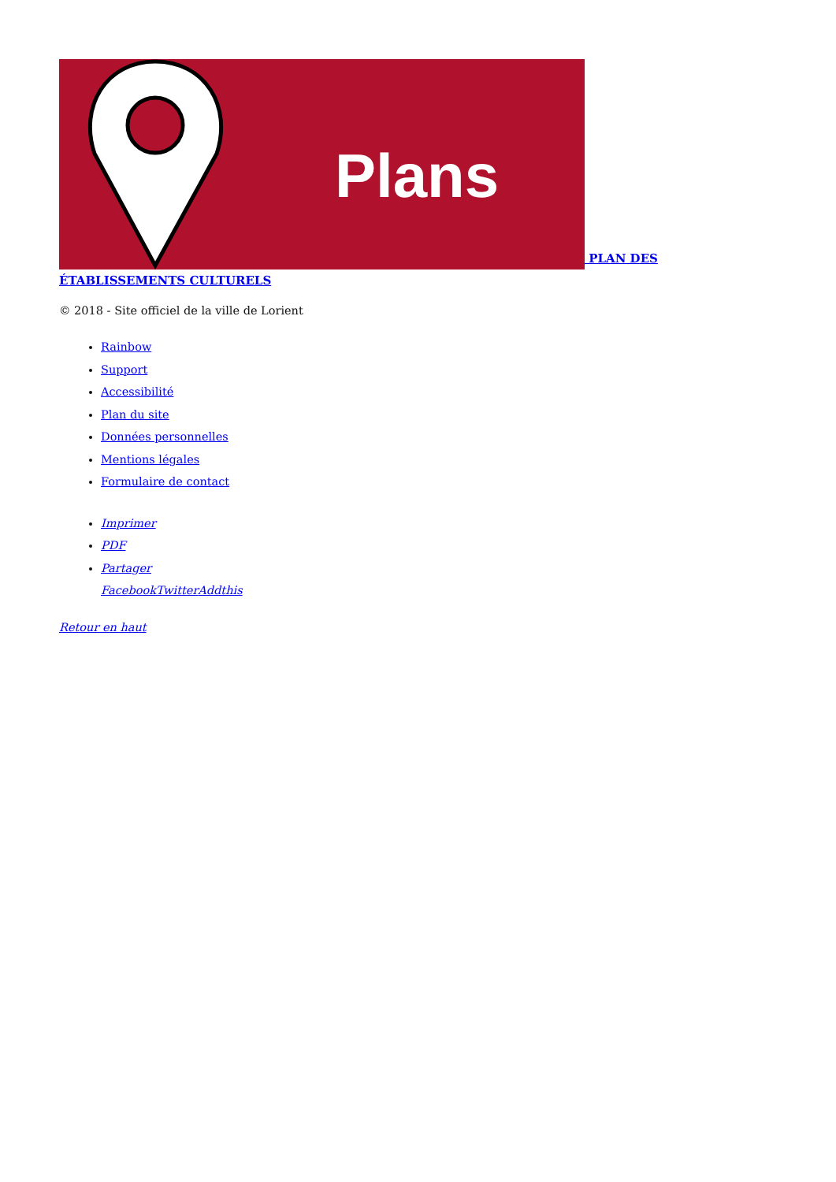Plans
PLAN DES ÉTABLISSEMENTS CULTURELS
© 2018 - Site officiel de la ville de Lorient
Rainbow
Support
Accessibilité
Plan du site
Données personnelles
Mentions légales
Formulaire de contact
Imprimer
PDF
Partager
Facebook Twitter Addthis
Retour en haut